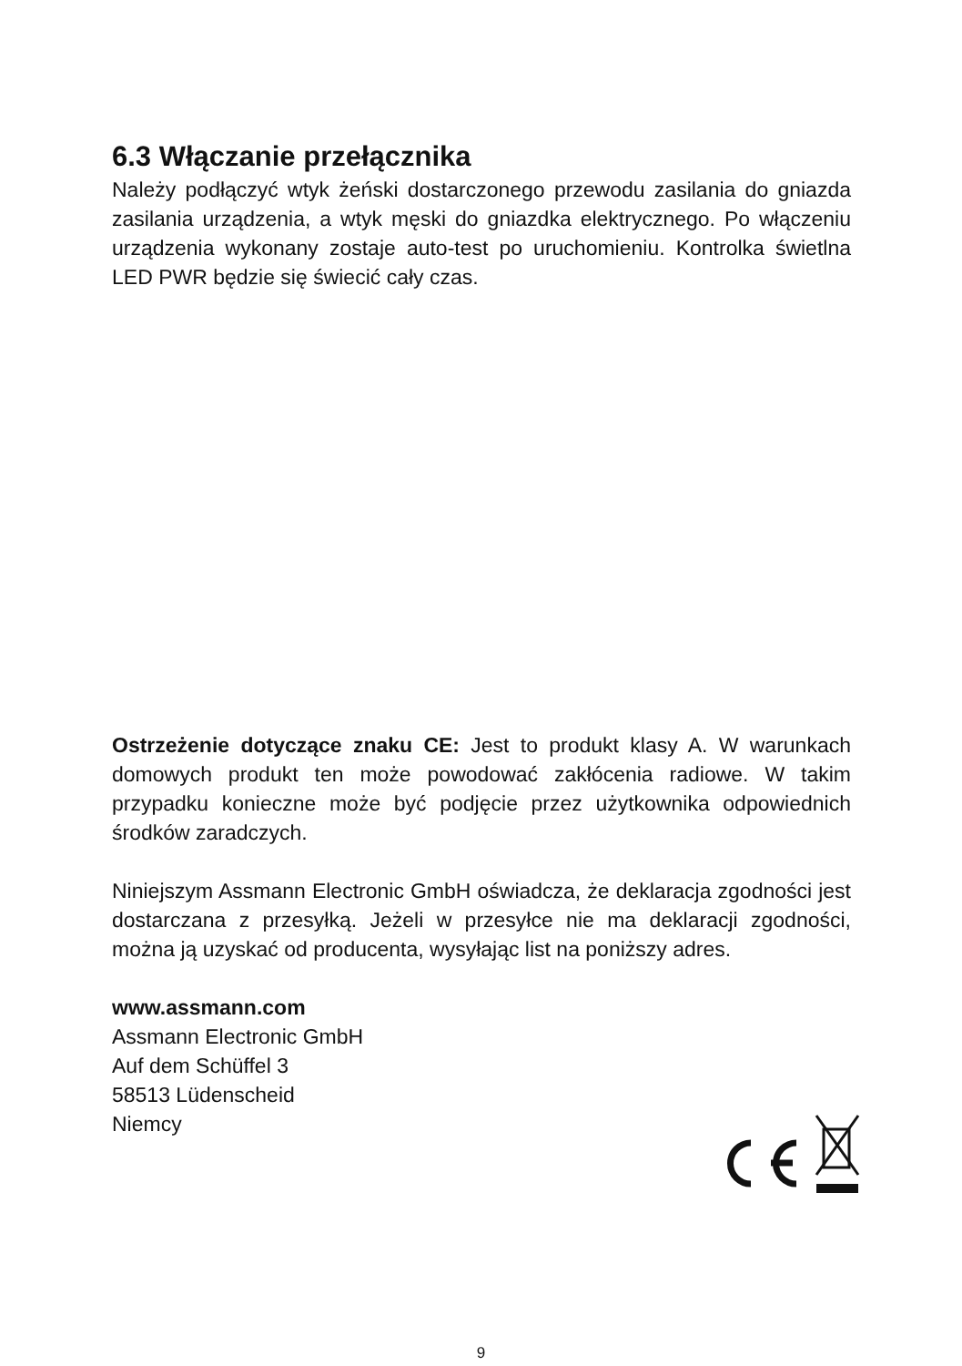6.3 Włączanie przełącznika
Należy podłączyć wtyk żeński dostarczonego przewodu zasilania do gniazda zasilania urządzenia, a wtyk męski do gniazdka elektrycznego. Po włączeniu urządzenia wykonany zostaje auto-test po uruchomieniu. Kontrolka świetlna LED PWR będzie się świecić cały czas.
Ostrzeżenie dotyczące znaku CE: Jest to produkt klasy A. W warunkach domowych produkt ten może powodować zakłócenia radiowe. W takim przypadku konieczne może być podjęcie przez użytkownika odpowiednich środków zaradczych.
Niniejszym Assmann Electronic GmbH oświadcza, że deklaracja zgodności jest dostarczana z przesyłką. Jeżeli w przesyłce nie ma deklaracji zgodności, można ją uzyskać od producenta, wysyłając list na poniższy adres.
www.assmann.com
Assmann Electronic GmbH
Auf dem Schüffel 3
58513 Lüdenscheid
Niemcy
9